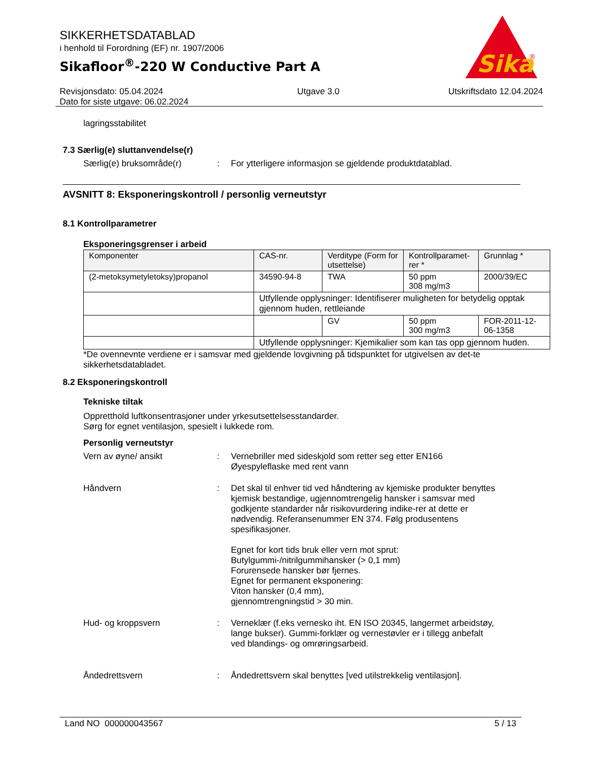Sika
®
SIKKERHETSDATABLAD
i henhold til Forordning (EF) nr. 1907/2006
Sikafloor<sup>®</sup>-220 W Conductive Part A
Revisjonsdato: 05.04.2024
Dato for siste utgave: 06.02.2024
Utgave 3.0 Utskriftsdato 12.04.2024
lagringsstabilitet
7.3 Særlig(e) sluttanvendelse(r)
Særlig(e) bruksområde(r) : For ytterligere informasjon se gjeldende produktdatablad.
AVSNITT 8: Eksponeringskontroll / personlig verneutstyr
8.1 Kontrollparametrer
Eksponeringsgrenser i arbeid
| Komponenter | CAS-nr. | Verditype (Form for utsettelse) | Kontrollparamet-rer * | Grunnlag * |
| --- | --- | --- | --- | --- |
| (2-metoksymetyletoksy)propanol | 34590-94-8 | TWA | 50 ppm 308 mg/m3 | 2000/39/EC |
| | Utfyllende opplysninger: Identifiserer muligheten for betydelig opptak gjennom huden, rettleiande | | | |
| | | GV | 50 ppm 300 mg/m3 | FOR-2011-12-06-1358 |
| | Utfyllende opplysninger: Kjemikalier som kan tas opp gjennom huden. | | | |
*De ovennevnte verdiene er i samsvar med gjeldende lovgivning på tidspunktet for utgivelsen av det-te sikkerhetsdatabladet.
8.2 Eksponeringskontroll
Tekniske tiltak
Oppretthold luftkonsentrasjoner under yrkesutsettelsesstandarder.
Sørg for egnet ventilasjon, spesielt i lukkede rom.
Personlig verneutstyr
Vern av øyne/ ansikt : Vernebriller med sideskjold som retter seg etter EN166
Øyespyleflaske med rent vann
Håndvern : Det skal til enhver tid ved håndtering av kjemiske produkter benyttes kjemisk bestandige, ugjennomtrengelig hansker i samsvar med godkjente standarder når risikovurdering indike-rer at dette er nødvendig. Referansenummer EN 374. Følg produsentens spesifikasjoner.
Egnet for kort tids bruk eller vern mot sprut:
Butylgummi-/nitrilgummihansker (> 0,1 mm)
Forurensede hansker bør fjernes.
Egnet for permanent eksponering:
Viton hansker (0,4 mm),
gjennomtrengningstid > 30 min.
Hud- og kroppsvern : Verneklær (f.eks vernesko iht. EN ISO 20345, langermet arbeidstøy, lange bukser). Gummi-forklær og vernestøvler er i tillegg anbefalt ved blandings- og omrøringsarbeid.
Åndedrettsvern : Åndedrettsvern skal benyttes [ved utilstrekkelig ventilasjon].
Land NO 000000043567 5 / 13